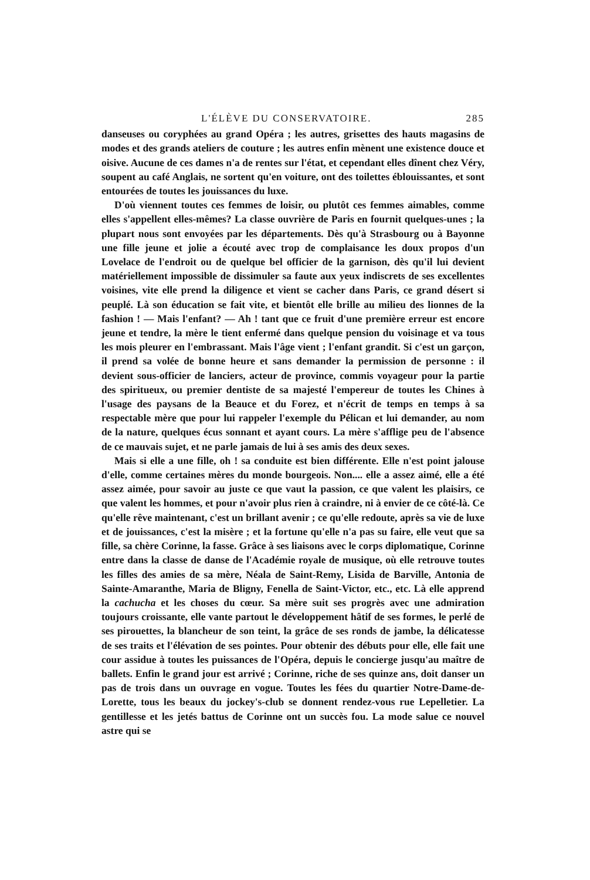L'ÉLÈVE DU CONSERVATOIRE. 285
danseuses ou coryphées au grand Opéra ; les autres, grisettes des hauts magasins de modes et des grands ateliers de couture ; les autres enfin mènent une existence douce et oisive. Aucune de ces dames n'a de rentes sur l'état, et cependant elles dînent chez Véry, soupent au café Anglais, ne sortent qu'en voiture, ont des toilettes éblouissantes, et sont entourées de toutes les jouissances du luxe.
D'où viennent toutes ces femmes de loisir, ou plutôt ces femmes aimables, comme elles s'appellent elles-mêmes? La classe ouvrière de Paris en fournit quelques-unes ; la plupart nous sont envoyées par les départements. Dès qu'à Strasbourg ou à Bayonne une fille jeune et jolie a écouté avec trop de complaisance les doux propos d'un Lovelace de l'endroit ou de quelque bel officier de la garnison, dès qu'il lui devient matériellement impossible de dissimuler sa faute aux yeux indiscrets de ses excellentes voisines, vite elle prend la diligence et vient se cacher dans Paris, ce grand désert si peuplé. Là son éducation se fait vite, et bientôt elle brille au milieu des lionnes de la fashion ! — Mais l'enfant? — Ah ! tant que ce fruit d'une première erreur est encore jeune et tendre, la mère le tient enfermé dans quelque pension du voisinage et va tous les mois pleurer en l'embrassant. Mais l'âge vient ; l'enfant grandit. Si c'est un garçon, il prend sa volée de bonne heure et sans demander la permission de personne : il devient sous-officier de lanciers, acteur de province, commis voyageur pour la partie des spiritueux, ou premier dentiste de sa majesté l'empereur de toutes les Chines à l'usage des paysans de la Beauce et du Forez, et n'écrit de temps en temps à sa respectable mère que pour lui rappeler l'exemple du Pélican et lui demander, au nom de la nature, quelques écus sonnant et ayant cours. La mère s'afflige peu de l'absence de ce mauvais sujet, et ne parle jamais de lui à ses amis des deux sexes.
Mais si elle a une fille, oh ! sa conduite est bien différente. Elle n'est point jalouse d'elle, comme certaines mères du monde bourgeois. Non.... elle a assez aimé, elle a été assez aimée, pour savoir au juste ce que vaut la passion, ce que valent les plaisirs, ce que valent les hommes, et pour n'avoir plus rien à craindre, ni à envier de ce côté-là. Ce qu'elle rêve maintenant, c'est un brillant avenir ; ce qu'elle redoute, après sa vie de luxe et de jouissances, c'est la misère ; et la fortune qu'elle n'a pas su faire, elle veut que sa fille, sa chère Corinne, la fasse. Grâce à ses liaisons avec le corps diplomatique, Corinne entre dans la classe de danse de l'Académie royale de musique, où elle retrouve toutes les filles des amies de sa mère, Néala de Saint-Remy, Lisida de Barville, Antonia de Sainte-Amaranthe, Maria de Bligny, Fenella de Saint-Victor, etc., etc. Là elle apprend la cachucha et les choses du cœur. Sa mère suit ses progrès avec une admiration toujours croissante, elle vante partout le développement hâtif de ses formes, le perlé de ses pirouettes, la blancheur de son teint, la grâce de ses ronds de jambe, la délicatesse de ses traits et l'élévation de ses pointes. Pour obtenir des débuts pour elle, elle fait une cour assidue à toutes les puissances de l'Opéra, depuis le concierge jusqu'au maître de ballets. Enfin le grand jour est arrivé ; Corinne, riche de ses quinze ans, doit danser un pas de trois dans un ouvrage en vogue. Toutes les fées du quartier Notre-Dame-de-Lorette, tous les beaux du jockey's-club se donnent rendez-vous rue Lepelletier. La gentillesse et les jetés battus de Corinne ont un succès fou. La mode salue ce nouvel astre qui se